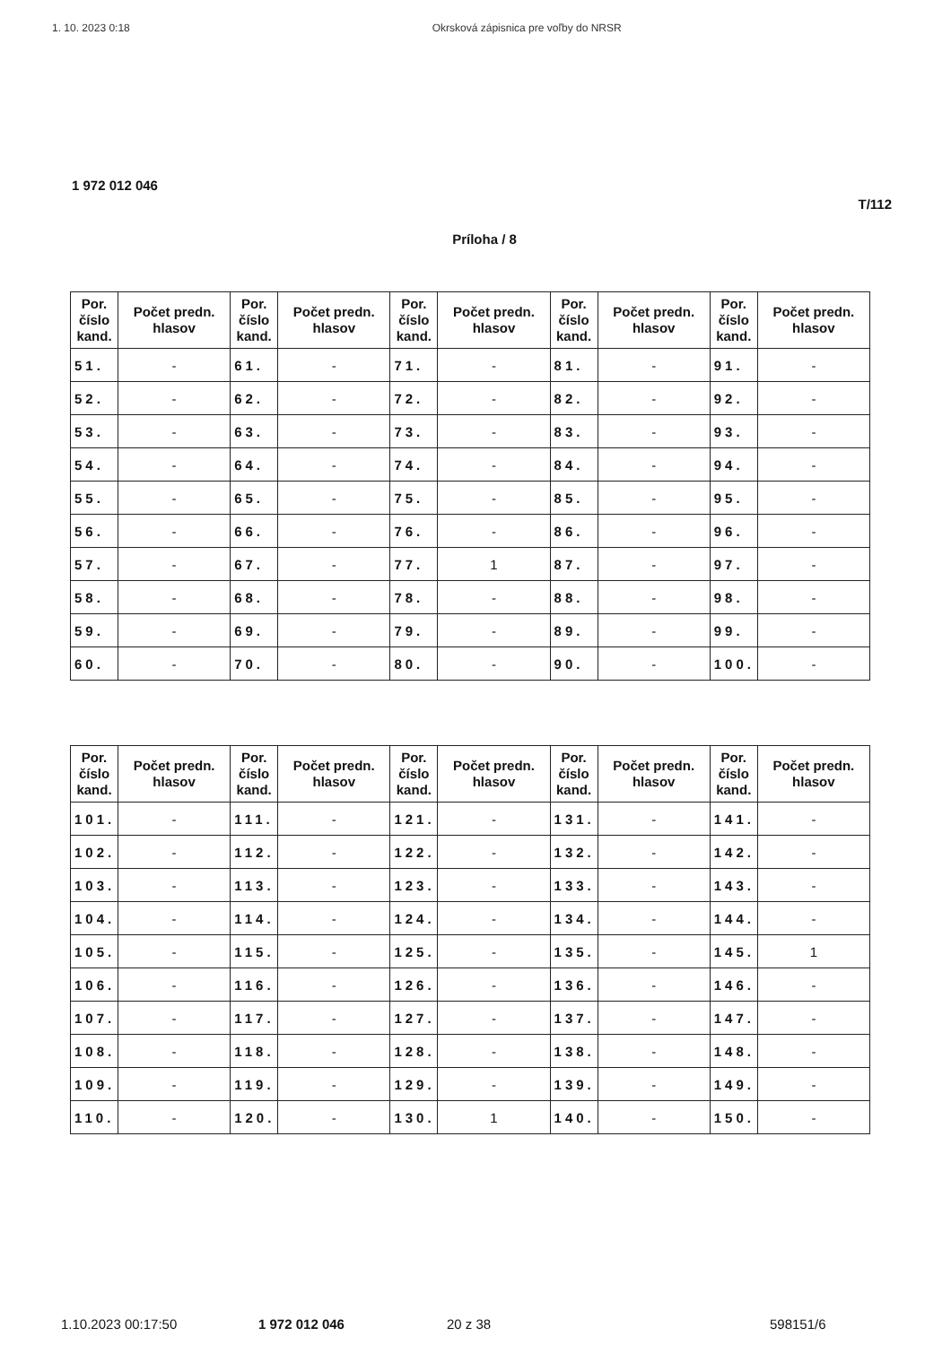1. 10. 2023 0:18 Okrsková zápisnica pre voľby do NRSR
1 972 012 046
T/112
Príloha / 8
| Por. číslo kand. | Počet predn. hlasov | Por. číslo kand. | Počet predn. hlasov | Por. číslo kand. | Počet predn. hlasov | Por. číslo kand. | Počet predn. hlasov | Por. číslo kand. | Počet predn. hlasov |
| --- | --- | --- | --- | --- | --- | --- | --- | --- | --- |
| 51. | - | 61. | - | 71. | - | 81. | - | 91. | - |
| 52. | - | 62. | - | 72. | - | 82. | - | 92. | - |
| 53. | - | 63. | - | 73. | - | 83. | - | 93. | - |
| 54. | - | 64. | - | 74. | - | 84. | - | 94. | - |
| 55. | - | 65. | - | 75. | - | 85. | - | 95. | - |
| 56. | - | 66. | - | 76. | - | 86. | - | 96. | - |
| 57. | - | 67. | - | 77. | 1 | 87. | - | 97. | - |
| 58. | - | 68. | - | 78. | - | 88. | - | 98. | - |
| 59. | - | 69. | - | 79. | - | 89. | - | 99. | - |
| 60. | - | 70. | - | 80. | - | 90. | - | 100. | - |
| Por. číslo kand. | Počet predn. hlasov | Por. číslo kand. | Počet predn. hlasov | Por. číslo kand. | Počet predn. hlasov | Por. číslo kand. | Počet predn. hlasov | Por. číslo kand. | Počet predn. hlasov |
| --- | --- | --- | --- | --- | --- | --- | --- | --- | --- |
| 101. | - | 111. | - | 121. | - | 131. | - | 141. | - |
| 102. | - | 112. | - | 122. | - | 132. | - | 142. | - |
| 103. | - | 113. | - | 123. | - | 133. | - | 143. | - |
| 104. | - | 114. | - | 124. | - | 134. | - | 144. | - |
| 105. | - | 115. | - | 125. | - | 135. | - | 145. | 1 |
| 106. | - | 116. | - | 126. | - | 136. | - | 146. | - |
| 107. | - | 117. | - | 127. | - | 137. | - | 147. | - |
| 108. | - | 118. | - | 128. | - | 138. | - | 148. | - |
| 109. | - | 119. | - | 129. | - | 139. | - | 149. | - |
| 110. | - | 120. | - | 130. | 1 | 140. | - | 150. | - |
1.10.2023 00:17:50 1 972 012 046 20 z 38 598151/6